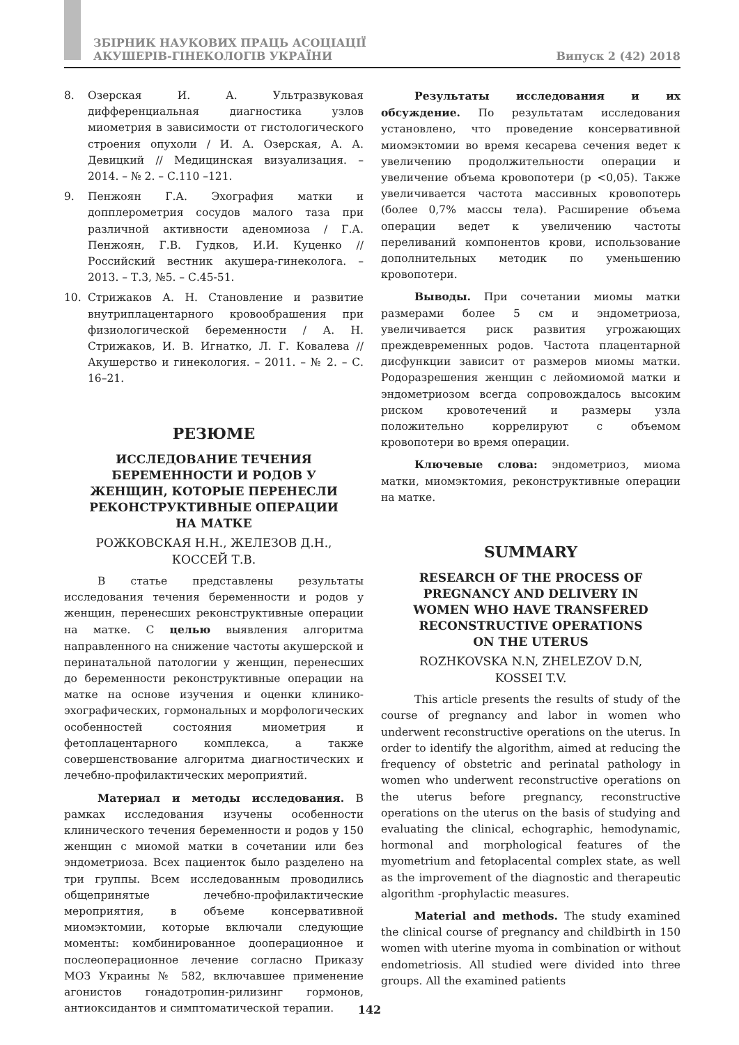ЗБІРНИК НАУКОВИХ ПРАЦЬ АСОЦІАЦІЇ
АКУШЕРІВ-ГІНЕКОЛОГІВ УКРАЇНИ
Випуск 2 (42) 2018
8. Озерская И. А. Ультразвуковая дифференциальная диагностика узлов миометрия в зависимости от гистологического строения опухоли / И. А. Озерская, А. А. Девицкий // Медицинская визуализация. – 2014. – № 2. – С.110 –121.
9. Пенжоян Г.А. Эхография матки и допплерометрия сосудов малого таза при различной активности аденомиоза / Г.А. Пенжоян, Г.В. Гудков, И.И. Куценко // Российский вестник акушера-гинеколога. – 2013. – Т.3, №5. – С.45-51.
10. Стрижаков А. Н. Становление и развитие внутриплацентарного кровообрашения при физиологической беременности / А. Н. Стрижаков, И. В. Игнатко, Л. Г. Ковалева // Акушерство и гинекология. – 2011. – № 2. – С. 16–21.
РЕЗЮМЕ
ИССЛЕДОВАНИЕ ТЕЧЕНИЯ
БЕРЕМЕННОСТИ И РОДОВ У
ЖЕНЩИН, КОТОРЫЕ ПЕРЕНЕСЛИ
РЕКОНСТРУКТИВНЫЕ ОПЕРАЦИИ
НА МАТКЕ
РОЖКОВСКАЯ Н.Н., ЖЕЛЕЗОВ Д.Н.,
КОССЕЙ Т.В.
В статье представлены результаты исследования течения беременности и родов у женщин, перенесших реконструктивные операции на матке. С целью выявления алгоритма направленного на снижение частоты акушерской и перинатальной патологии у женщин, перенесших до беременности реконструктивные операции на матке на основе изучения и оценки клинико-эхографических, гормональных и морфологических особенностей состояния миометрия и фетоплацентарного комплекса, а также совершенствование алгоритма диагностических и лечебно-профилактических мероприятий.
Материал и методы исследования. В рамках исследования изучены особенности клинического течения беременности и родов у 150 женщин с миомой матки в сочетании или без эндометриоза. Всех пациенток было разделено на три группы. Всем исследованным проводились общепринятые лечебно-профилактические мероприятия, в объеме консервативной миомэктомии, которые включали следующие моменты: комбинированное дооперационное и послеоперационное лечение согласно Приказу МОЗ Украины № 582, включавшее применение агонистов гонадотропин-рилизинг гормонов, антиоксидантов и симптоматической терапии.
Результаты исследования и их обсуждение. По результатам исследования установлено, что проведение консервативной миомэктомии во время кесарева сечения ведет к увеличению продолжительности операции и увеличение объема кровопотери (р <0,05). Также увеличивается частота массивных кровопотерь (более 0,7% массы тела). Расширение объема операции ведет к увеличению частоты переливаний компонентов крови, использование дополнительных методик по уменьшению кровопотери.
Выводы. При сочетании миомы матки размерами более 5 см и эндометриоза, увеличивается риск развития угрожающих преждевременных родов. Частота плацентарной дисфункции зависит от размеров миомы матки. Родоразрешения женщин с лейомиомой матки и эндометриозом всегда сопровождалось высоким риском кровотечений и размеры узла положительно коррелируют с объемом кровопотери во время операции.
Ключевые слова: эндометриоз, миома матки, миомэктомия, реконструктивные операции на матке.
SUMMARY
RESEARCH OF THE PROCESS OF
PREGNANCY AND DELIVERY IN
WOMEN WHO HAVE TRANSFERED
RECONSTRUCTIVE OPERATIONS
ON THE UTERUS
ROZHKOVSKA N.N, ZHELEZOV D.N,
KOSSEI T.V.
This article presents the results of study of the course of pregnancy and labor in women who underwent reconstructive operations on the uterus. In order to identify the algorithm, aimed at reducing the frequency of obstetric and perinatal pathology in women who underwent reconstructive operations on the uterus before pregnancy, reconstructive operations on the uterus on the basis of studying and evaluating the clinical, echographic, hemodynamic, hormonal and morphological features of the myometrium and fetoplacental complex state, as well as the improvement of the diagnostic and therapeutic algorithm -prophylactic measures.
Material and methods. The study examined the clinical course of pregnancy and childbirth in 150 women with uterine myoma in combination or without endometriosis. All studied were divided into three groups. All the examined patients
142